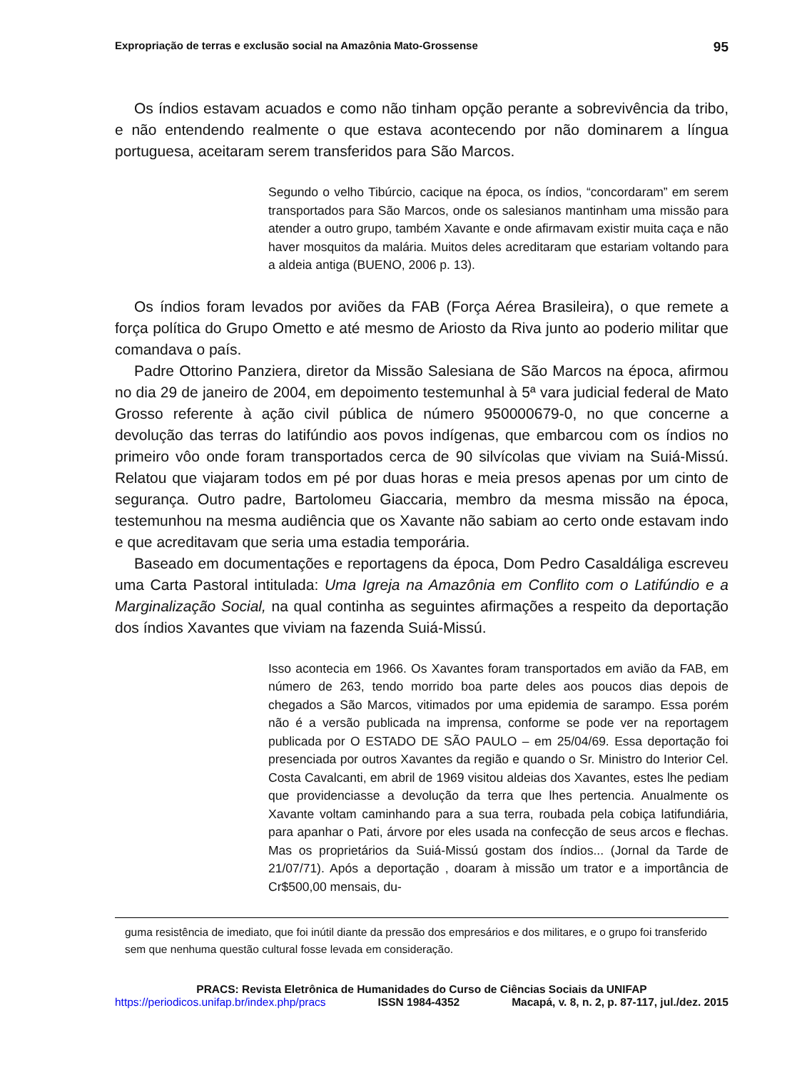Expropriação de terras e exclusão social na Amazônia Mato-Grossense 95
Os índios estavam acuados e como não tinham opção perante a sobrevivência da tribo, e não entendendo realmente o que estava acontecendo por não dominarem a língua portuguesa, aceitaram serem transferidos para São Marcos.
Segundo o velho Tibúrcio, cacique na época, os índios, “concordaram” em serem transportados para São Marcos, onde os salesianos mantinham uma missão para atender a outro grupo, também Xavante e onde afirmavam existir muita caça e não haver mosquitos da malária. Muitos deles acreditaram que estariam voltando para a aldeia antiga (BUENO, 2006 p. 13).
Os índios foram levados por aviões da FAB (Força Aérea Brasileira), o que remete a força política do Grupo Ometto e até mesmo de Ariosto da Riva junto ao poderio militar que comandava o país.
Padre Ottorino Panziera, diretor da Missão Salesiana de São Marcos na época, afirmou no dia 29 de janeiro de 2004, em depoimento testemunhal à 5ª vara judicial federal de Mato Grosso referente à ação civil pública de número 950000679-0, no que concerne a devolução das terras do latifúndio aos povos indígenas, que embarcou com os índios no primeiro vôo onde foram transportados cerca de 90 silvícolas que viviam na Suiá-Missú. Relatou que viajaram todos em pé por duas horas e meia presos apenas por um cinto de segurança. Outro padre, Bartolomeu Giaccaria, membro da mesma missão na época, testemunhou na mesma audiência que os Xavante não sabiam ao certo onde estavam indo e que acreditavam que seria uma estadia temporária.
Baseado em documentações e reportagens da época, Dom Pedro Casaldáliga escreveu uma Carta Pastoral intitulada: Uma Igreja na Amazônia em Conflito com o Latifúndio e a Marginalização Social, na qual continha as seguintes afirmações a respeito da deportação dos índios Xavantes que viviam na fazenda Suiá-Missú.
Isso acontecia em 1966. Os Xavantes foram transportados em avião da FAB, em número de 263, tendo morrido boa parte deles aos poucos dias depois de chegados a São Marcos, vitimados por uma epidemia de sarampo. Essa porém não é a versão publicada na imprensa, conforme se pode ver na reportagem publicada por O ESTADO DE SÃO PAULO – em 25/04/69. Essa deportação foi presenciada por outros Xavantes da região e quando o Sr. Ministro do Interior Cel. Costa Cavalcanti, em abril de 1969 visitou aldeias dos Xavantes, estes lhe pediam que providenciasse a devolução da terra que lhes pertencia. Anualmente os Xavante voltam caminhando para a sua terra, roubada pela cobiça latifundiária, para apanhar o Pati, árvore por eles usada na confecção de seus arcos e flechas. Mas os proprietários da Suiá-Missú gostam dos índios... (Jornal da Tarde de 21/07/71). Após a deportação , doaram à missão um trator e a importância de Cr$500,00 mensais, du-
guma resistência de imediato, que foi inútil diante da pressão dos empresários e dos militares, e o grupo foi transferido sem que nenhuma questão cultural fosse levada em consideração.
PRACS: Revista Eletrônica de Humanidades do Curso de Ciências Sociais da UNIFAP
https://periodicos.unifap.br/index.php/pracs ISSN 1984-4352 Macapá, v. 8, n. 2, p. 87-117, jul./dez. 2015